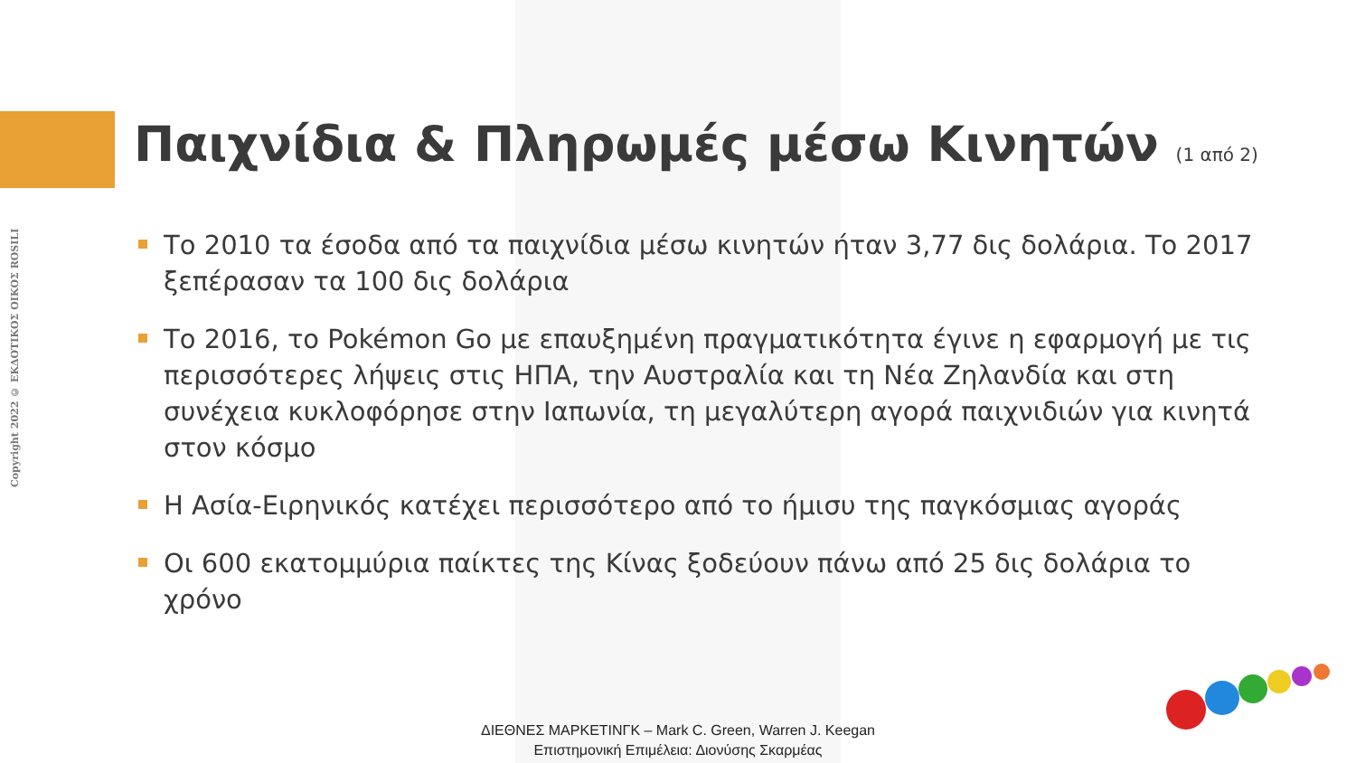Copyright 2022 © ΕΚΔΟΤΙΚΟΣ ΟΙΚΟΣ ROSILI
Παιχνίδια & Πληρωμές μέσω Κινητών (1 από 2)
Το 2010 τα έσοδα από τα παιχνίδια μέσω κινητών ήταν 3,77 δις δολάρια. Το 2017 ξεπέρασαν τα 100 δις δολάρια
Το 2016, το Pokémon Go με επαυξημένη πραγματικότητα έγινε η εφαρμογή με τις περισσότερες λήψεις στις ΗΠΑ, την Αυστραλία και τη Νέα Ζηλανδία και στη συνέχεια κυκλοφόρησε στην Ιαπωνία, τη μεγαλύτερη αγορά παιχνιδιών για κινητά στον κόσμο
Η Ασία-Ειρηνικός κατέχει περισσότερο από το ήμισυ της παγκόσμιας αγοράς
Οι 600 εκατομμύρια παίκτες της Κίνας ξοδεύουν πάνω από 25 δις δολάρια το χρόνο
ΔΙΕΘΝΕΣ ΜΑΡΚΕΤΙΝΓΚ – Mark C. Green, Warren J. Keegan
Επιστημονική Επιμέλεια: Διονύσης Σκαρμέας